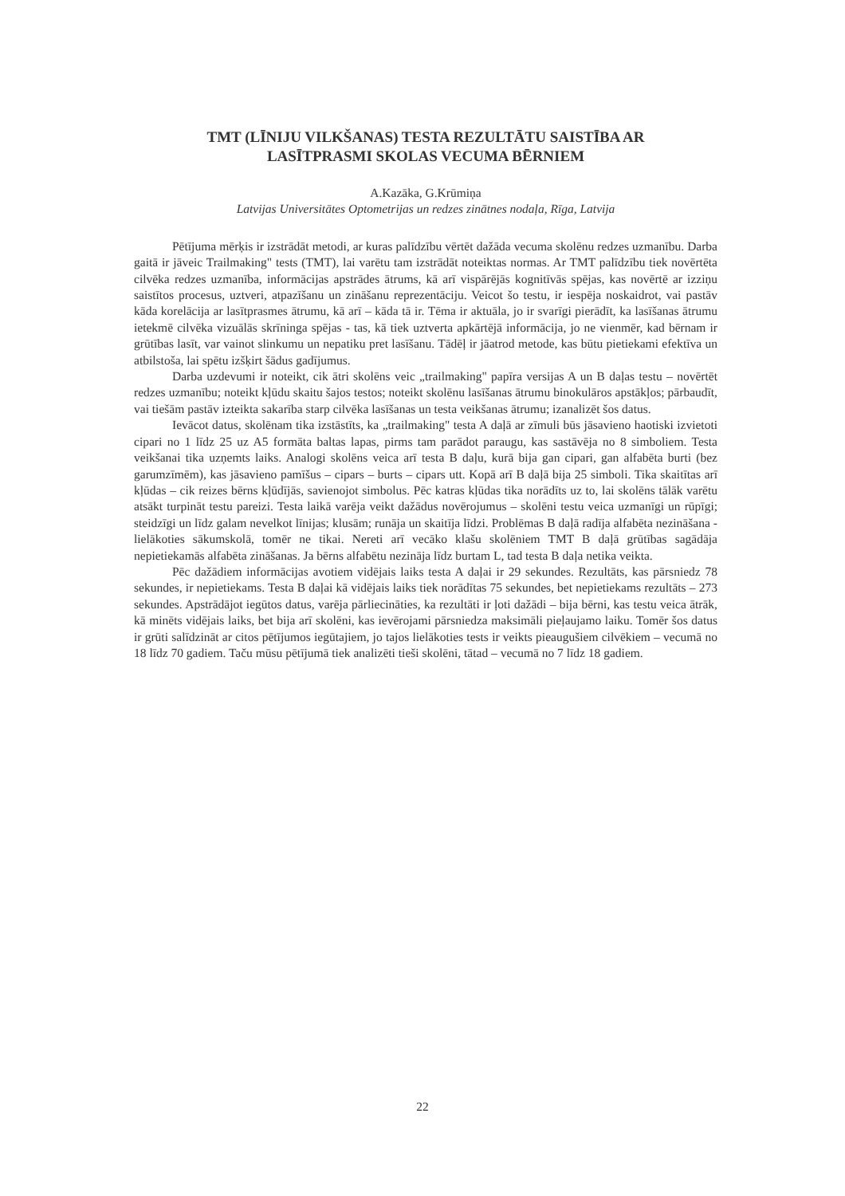TMT (LĪNIJU VILKŠANAS) TESTA REZULTĀTU SAISTĪBA AR
LASĪTPRASMI SKOLAS VECUMA BĒRNIEM
A.Kazāka, G.Krūmiņa
Latvijas Universitātes Optometrijas un redzes zinātnes nodaļa, Rīga, Latvija
Pētījuma mērķis ir izstrādāt metodi, ar kuras palīdzību vērtēt dažāda vecuma skolēnu redzes uzmanību. Darba gaitā ir jāveic Trailmaking" tests (TMT), lai varētu tam izstrādāt noteiktas normas. Ar TMT palīdzību tiek novērtēta cilvēka redzes uzmanība, informācijas apstrādes ātrums, kā arī vispārējās kognitīvās spējas, kas novērtē ar izziņu saistītos procesus, uztveri, atpazīšanu un zināšanu reprezentāciju. Veicot šo testu, ir iespēja noskaidrot, vai pastāv kāda korelācija ar lasītprasmes ātrumu, kā arī – kāda tā ir. Tēma ir aktuāla, jo ir svarīgi pierādīt, ka lasīšanas ātrumu ietekmē cilvēka vizuālās skrīninga spējas - tas, kā tiek uztverta apkārtējā informācija, jo ne vienmēr, kad bērnam ir grūtības lasīt, var vainot slinkumu un nepatiku pret lasīšanu. Tādēļ ir jāatrod metode, kas būtu pietiekami efektīva un atbilstoša, lai spētu izšķirt šādus gadījumus.
Darba uzdevumi ir noteikt, cik ātri skolēns veic „trailmaking" papīra versijas A un B daļas testu – novērtēt redzes uzmanību; noteikt kļūdu skaitu šajos testos; noteikt skolēnu lasīšanas ātrumu binokulāros apstākļos; pārbaudīt, vai tiešām pastāv izteikta sakarība starp cilvēka lasīšanas un testa veikšanas ātrumu; izanalizēt šos datus.
Ievācot datus, skolēnam tika izstāstīts, ka „trailmaking" testa A daļā ar zīmuli būs jāsavieno haotiski izvietoti cipari no 1 līdz 25 uz A5 formāta baltas lapas, pirms tam parādot paraugu, kas sastāvēja no 8 simboliem. Testa veikšanai tika uzņemts laiks. Analogi skolēns veica arī testa B daļu, kurā bija gan cipari, gan alfabēta burti (bez garumzīmēm), kas jāsavieno pamīšus – cipars – burts – cipars utt. Kopā arī B daļā bija 25 simboli. Tika skaitītas arī kļūdas – cik reizes bērns kļūdījās, savienojot simbolus. Pēc katras kļūdas tika norādīts uz to, lai skolēns tālāk varētu atsākt turpināt testu pareizi. Testa laikā varēja veikt dažādus novērojumus – skolēni testu veica uzmanīgi un rūpīgi; steidzīgi un līdz galam nevelkot līnijas; klusām; runāja un skaitīja līdzi. Problēmas B daļā radīja alfabēta nezināšana - lielākoties sākumskolā, tomēr ne tikai. Nereti arī vecāko klašu skolēniem TMT B daļā grūtības sagādāja nepietiekamās alfabēta zināšanas. Ja bērns alfabētu nezināja līdz burtam L, tad testa B daļa netika veikta.
Pēc dažādiem informācijas avotiem vidējais laiks testa A daļai ir 29 sekundes. Rezultāts, kas pārsniedz 78 sekundes, ir nepietiekams. Testa B daļai kā vidējais laiks tiek norādītas 75 sekundes, bet nepietiekams rezultāts – 273 sekundes. Apstrādājot iegūtos datus, varēja pārliecināties, ka rezultāti ir ļoti dažādi – bija bērni, kas testu veica ātrāk, kā minēts vidējais laiks, bet bija arī skolēni, kas ievērojami pārsniedza maksimāli pieļaujamo laiku. Tomēr šos datus ir grūti salīdzināt ar citos pētījumos iegūtajiem, jo tajos lielākoties tests ir veikts pieaugušiem cilvēkiem – vecumā no 18 līdz 70 gadiem. Taču mūsu pētījumā tiek analizēti tieši skolēni, tātad – vecumā no 7 līdz 18 gadiem.
22